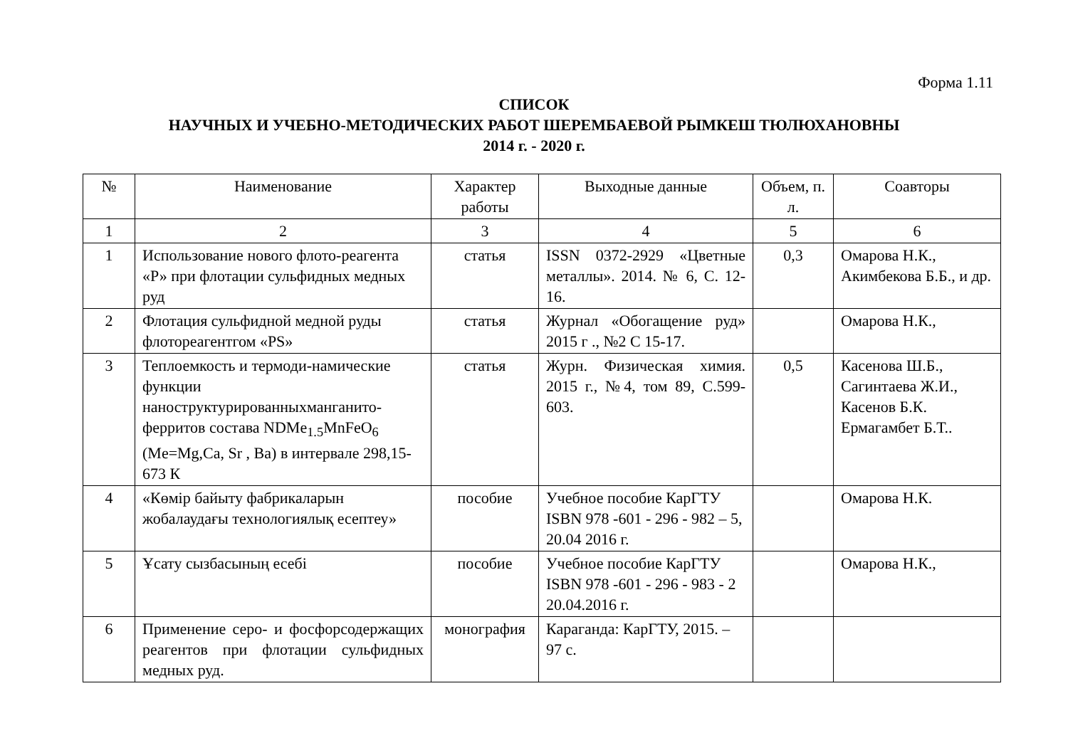Форма 1.11
СПИСОК
НАУЧНЫХ И УЧЕБНО-МЕТОДИЧЕСКИХ РАБОТ ШЕРЕМБАЕВОЙ РЫМКЕШ ТЮЛЮХАНОВНЫ
2014 г. - 2020 г.
| № | Наименование | Характер работы | Выходные данные | Объем, п. л. | Соавторы |
| --- | --- | --- | --- | --- | --- |
| 1 | 2 | 3 | 4 | 5 | 6 |
| 1 | Использование нового флото-реагента «Р» при флотации сульфидных медных руд | статья | ISSN 0372-2929 «Цветные металлы». 2014. № 6, С. 12-16. | 0,3 | Омарова Н.К., Акимбекова Б.Б., и др. |
| 2 | Флотация сульфидной медной руды флотореагентгом «PS» | статья | Журнал «Обогащение руд» 2015 г ., №2 С 15-17. | | Омарова Н.К., |
| 3 | Теплоемкость и термоди-намические функции наноструктурированныхманганито-ферритов состава NDMe<sub>1.5</sub>MnFeO<sub>6</sub> (Me=Mg,Ca, Sr , Ba) в интервале 298,15-673 К | статья | Журн. Физическая химия. 2015 г., №4, том 89, С.599-603. | 0,5 | Касенова Ш.Б., Сагинтаева Ж.И., Касенов Б.К. Ермагамбет Б.Т.. |
| 4 | «Көмір байыту фабрикаларын жобалаудағы технологиялық есептеу» | пособие | Учебное пособие КарГТУ ISBN 978 -601 - 296 - 982 – 5, 20.04 2016 г. | | Омарова Н.К. |
| 5 | Ұсату сызбасының есебі | пособие | Учебное пособие КарГТУ ISBN 978 -601 - 296 - 983 - 2 20.04.2016 г. | | Омарова Н.К., |
| 6 | Применение серо- и фосфорсодержащих реагентов при флотации сульфидных медных руд. | монография | Караганда: КарГТУ, 2015. – 97 с. | | |